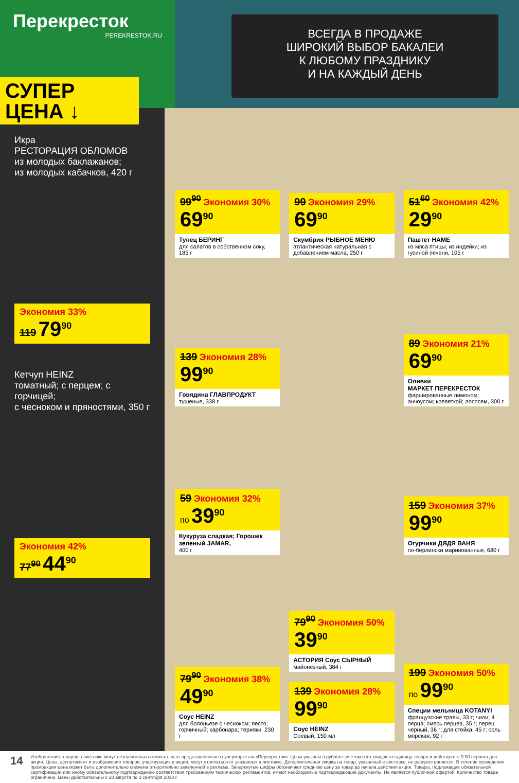Перекресток
PEREKRESTOK.RU
ВСЕГДА В ПРОДАЖЕ
ШИРОКИЙ ВЫБОР БАКАЛЕИ
К ЛЮБОМУ ПРАЗДНИКУ
И НА КАЖДЫЙ ДЕНЬ
СУПЕР
ЦЕНА ↓
Икра
РЕСТОРАЦИЯ ОБЛОМОВ
из молодых баклажанов;
из молодых кабачков, 420 г
Экономия 33%
119 79<sup>90</sup>
Кетчуп HEINZ
томатный; с перцем; с горчицей;
с чесноком и пряностями, 350 г
Экономия 42%
77<sup>90</sup> 44<sup>90</sup>
99<sup>90</sup> Экономия 30%
69<sup>90</sup>
Тунец БЕРИНГ
для салатов в собственном соку, 185 г
99 Экономия 29%
69<sup>90</sup>
Скумбрия РЫБНОЕ МЕНЮ
атлантическая натуральная с добавлением масла, 250 г
51<sup>60</sup> Экономия 42%
29<sup>90</sup>
Паштет HAME
из мяса птицы; из индейки; из гусиной печени, 105 г
139 Экономия 28%
99<sup>90</sup>
Говядина ГЛАВПРОДУКТ
тушеные, 338 г
89 Экономия 21%
69<sup>90</sup>
Оливки
МАРКЕТ ПЕРЕКРЕСТОК
фаршированные лимоном; анчоусом; креветкой; лососем, 300 г
59 Экономия 32%
по 39<sup>90</sup>
Кукуруза сладкая; Горошек зеленый JAMAR,
400 г
159 Экономия 37%
99<sup>90</sup>
Огурчики ДЯДЯ ВАНЯ
по-берлински маринованные, 680 г
79<sup>90</sup> Экономия 38%
49<sup>90</sup>
Соус HEINZ
для болоньезе с чесноком; песто; горчичный; карбонара; терияки, 230 г
79<sup>90</sup> Экономия 50%
39<sup>90</sup>
АСТОРИЯ Соус СЫРНЫЙ
майонезный, 384 г
139 Экономия 28%
99<sup>90</sup>
Соус HEINZ
Соевый, 150 мл
199 Экономия 50%
по 99<sup>90</sup>
Специи мельница KOTANYI
французские травы, 33 г; чили; 4 перца; смесь перцев, 35 г; перец черный, 36 г; для стейка, 45 г; соль морская, 92 г
14 Изображения товаров в листовке могут незначительно отличаться от представленных в супермаркетах «Перекресток». Цены указаны в рублях с учетом всех скидок за единицу товара и действуют с 9:00 первого дня акции. Цены, ассортимент и изображения товаров, участвующих в акции, могут отличаться от указанных в листовке. Дополнительная скидка на товар, указанный в листовке, не распространяется. В течение проведения промоакции цена может быть дополнительно снижена относительно заявленной в рекламе. Зачеркнутые цифры обозначают среднюю цену за товар до начала действия акции. Товары, подлежащие обязательной сертификации или иному обязательному подтверждению соответствия требованиям технических регламентов, имеют необходимые подтверждающие документы. Не является публичной офертой. Количество товара ограничено. Цены действительны с 28 августа по 3 сентября 2018 г.